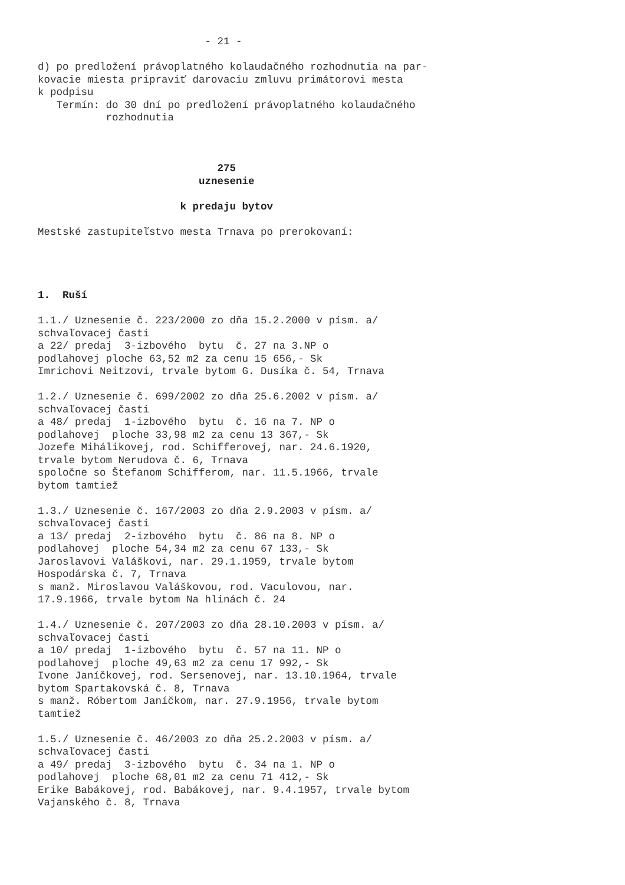- 21 -

d) po predložení právoplatného kolaudačného rozhodnutia na par-
kovacie miesta pripraviť darovaciu zmluvu primátorovi mesta
k podpisu
   Termín: do 30 dní po predložení právoplatného kolaudačného
           rozhodnutia



                             275
                          uznesenie

                       k predaju bytov

Mestské zastupiteľstvo mesta Trnava po prerokovaní:




1.  Ruší

1.1./ Uznesenie č. 223/2000 zo dňa 15.2.2000 v písm. a/
schvaľovacej časti
a 22/ predaj  3-izbového  bytu  č. 27 na 3.NP o
podlahovej ploche 63,52 m2 za cenu 15 656,- Sk
Imrichovi Neitzovi, trvale bytom G. Dusíka č. 54, Trnava

1.2./ Uznesenie č. 699/2002 zo dňa 25.6.2002 v písm. a/
schvaľovacej časti
a 48/ predaj  1-izbového  bytu  č. 16 na 7. NP o
podlahovej  ploche 33,98 m2 za cenu 13 367,- Sk
Jozefe Mihálikovej, rod. Schifferovej, nar. 24.6.1920,
trvale bytom Nerudova č. 6, Trnava
spoločne so Štefanom Schifferom, nar. 11.5.1966, trvale
bytom tamtiež

1.3./ Uznesenie č. 167/2003 zo dňa 2.9.2003 v písm. a/
schvaľovacej časti
a 13/ predaj  2-izbového  bytu  č. 86 na 8. NP o
podlahovej  ploche 54,34 m2 za cenu 67 133,- Sk
Jaroslavovi Valáškovi, nar. 29.1.1959, trvale bytom
Hospodárska č. 7, Trnava
s manž. Miroslavou Valáškovou, rod. Vaculovou, nar.
17.9.1966, trvale bytom Na hlinách č. 24

1.4./ Uznesenie č. 207/2003 zo dňa 28.10.2003 v písm. a/
schvaľovacej časti
a 10/ predaj  1-izbového  bytu  č. 57 na 11. NP o
podlahovej  ploche 49,63 m2 za cenu 17 992,- Sk
Ivone Janíčkovej, rod. Sersenovej, nar. 13.10.1964, trvale
bytom Spartakovská č. 8, Trnava
s manž. Róbertom Janíčkom, nar. 27.9.1956, trvale bytom
tamtiež

1.5./ Uznesenie č. 46/2003 zo dňa 25.2.2003 v písm. a/
schvaľovacej časti
a 49/ predaj  3-izbového  bytu  č. 34 na 1. NP o
podlahovej  ploche 68,01 m2 za cenu 71 412,- Sk
Erike Babákovej, rod. Babákovej, nar. 9.4.1957, trvale bytom
Vajanského č. 8, Trnava